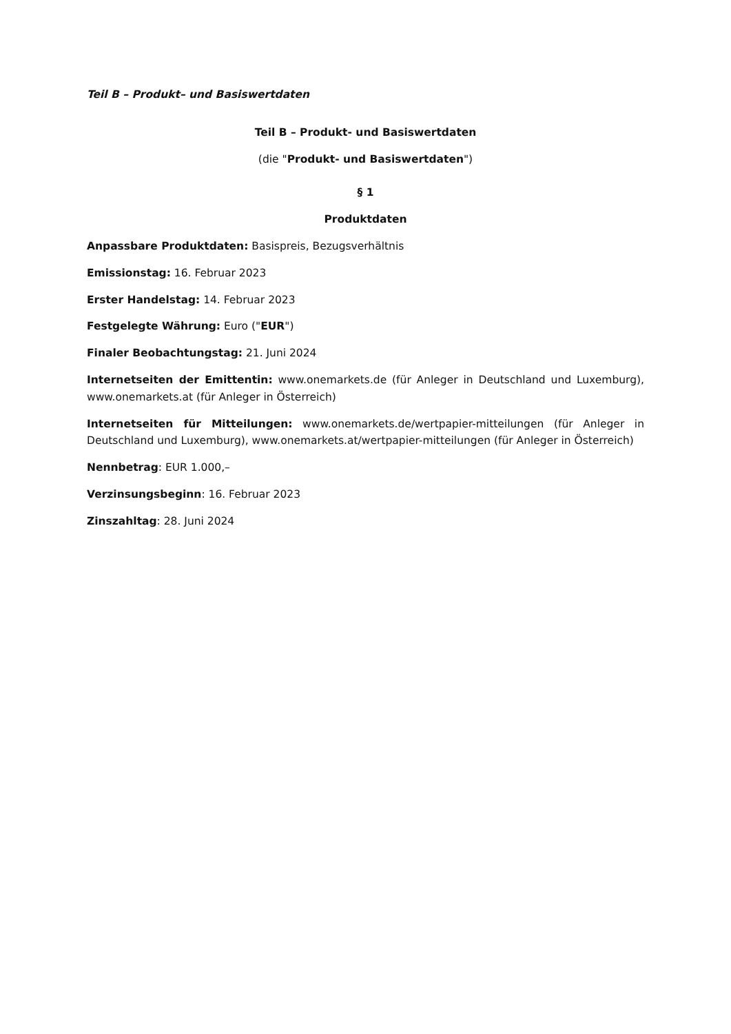Teil B – Produkt– und Basiswertdaten
Teil B – Produkt- und Basiswertdaten
(die "Produkt- und Basiswertdaten")
§ 1
Produktdaten
Anpassbare Produktdaten: Basispreis, Bezugsverhältnis
Emissionstag: 16. Februar 2023
Erster Handelstag: 14. Februar 2023
Festgelegte Währung: Euro ("EUR")
Finaler Beobachtungstag: 21. Juni 2024
Internetseiten der Emittentin: www.onemarkets.de (für Anleger in Deutschland und Luxemburg), www.onemarkets.at (für Anleger in Österreich)
Internetseiten für Mitteilungen: www.onemarkets.de/wertpapier-mitteilungen (für Anleger in Deutschland und Luxemburg), www.onemarkets.at/wertpapier-mitteilungen (für Anleger in Österreich)
Nennbetrag: EUR 1.000,–
Verzinsungsbeginn: 16. Februar 2023
Zinszahltag: 28. Juni 2024